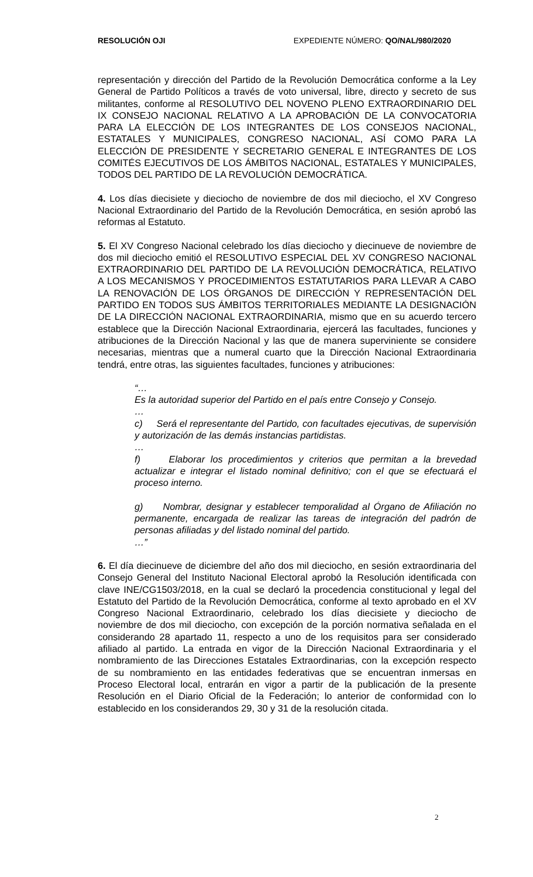RESOLUCIÓN OJI EXPEDIENTE NÚMERO: QO/NAL/980/2020
representación y dirección del Partido de la Revolución Democrática conforme a la Ley General de Partido Políticos a través de voto universal, libre, directo y secreto de sus militantes, conforme al RESOLUTIVO DEL NOVENO PLENO EXTRAORDINARIO DEL IX CONSEJO NACIONAL RELATIVO A LA APROBACIÓN DE LA CONVOCATORIA PARA LA ELECCIÓN DE LOS INTEGRANTES DE LOS CONSEJOS NACIONAL, ESTATALES Y MUNICIPALES, CONGRESO NACIONAL, ASÍ COMO PARA LA ELECCIÓN DE PRESIDENTE Y SECRETARIO GENERAL E INTEGRANTES DE LOS COMITÉS EJECUTIVOS DE LOS ÁMBITOS NACIONAL, ESTATALES Y MUNICIPALES, TODOS DEL PARTIDO DE LA REVOLUCIÓN DEMOCRÁTICA.
4. Los días diecisiete y dieciocho de noviembre de dos mil dieciocho, el XV Congreso Nacional Extraordinario del Partido de la Revolución Democrática, en sesión aprobó las reformas al Estatuto.
5. El XV Congreso Nacional celebrado los días dieciocho y diecinueve de noviembre de dos mil dieciocho emitió el RESOLUTIVO ESPECIAL DEL XV CONGRESO NACIONAL EXTRAORDINARIO DEL PARTIDO DE LA REVOLUCIÓN DEMOCRÁTICA, RELATIVO A LOS MECANISMOS Y PROCEDIMIENTOS ESTATUTARIOS PARA LLEVAR A CABO LA RENOVACIÓN DE LOS ÓRGANOS DE DIRECCIÓN Y REPRESENTACIÓN DEL PARTIDO EN TODOS SUS ÁMBITOS TERRITORIALES MEDIANTE LA DESIGNACIÓN DE LA DIRECCIÓN NACIONAL EXTRAORDINARIA, mismo que en su acuerdo tercero establece que la Dirección Nacional Extraordinaria, ejercerá las facultades, funciones y atribuciones de la Dirección Nacional y las que de manera superviniente se considere necesarias, mientras que a numeral cuarto que la Dirección Nacional Extraordinaria tendrá, entre otras, las siguientes facultades, funciones y atribuciones:
“…
Es la autoridad superior del Partido en el país entre Consejo y Consejo.
…
c) Será el representante del Partido, con facultades ejecutivas, de supervisión y autorización de las demás instancias partidistas.
…
f) Elaborar los procedimientos y criterios que permitan a la brevedad actualizar e integrar el listado nominal definitivo; con el que se efectuará el proceso interno.
g) Nombrar, designar y establecer temporalidad al Órgano de Afiliación no permanente, encargada de realizar las tareas de integración del padrón de personas afiliadas y del listado nominal del partido.
…”
6. El día diecinueve de diciembre del año dos mil dieciocho, en sesión extraordinaria del Consejo General del Instituto Nacional Electoral aprobó la Resolución identificada con clave INE/CG1503/2018, en la cual se declaró la procedencia constitucional y legal del Estatuto del Partido de la Revolución Democrática, conforme al texto aprobado en el XV Congreso Nacional Extraordinario, celebrado los días diecisiete y dieciocho de noviembre de dos mil dieciocho, con excepción de la porción normativa señalada en el considerando 28 apartado 11, respecto a uno de los requisitos para ser considerado afiliado al partido. La entrada en vigor de la Dirección Nacional Extraordinaria y el nombramiento de las Direcciones Estatales Extraordinarias, con la excepción respecto de su nombramiento en las entidades federativas que se encuentran inmersas en Proceso Electoral local, entrarán en vigor a partir de la publicación de la presente Resolución en el Diario Oficial de la Federación; lo anterior de conformidad con lo establecido en los considerandos 29, 30 y 31 de la resolución citada.
2